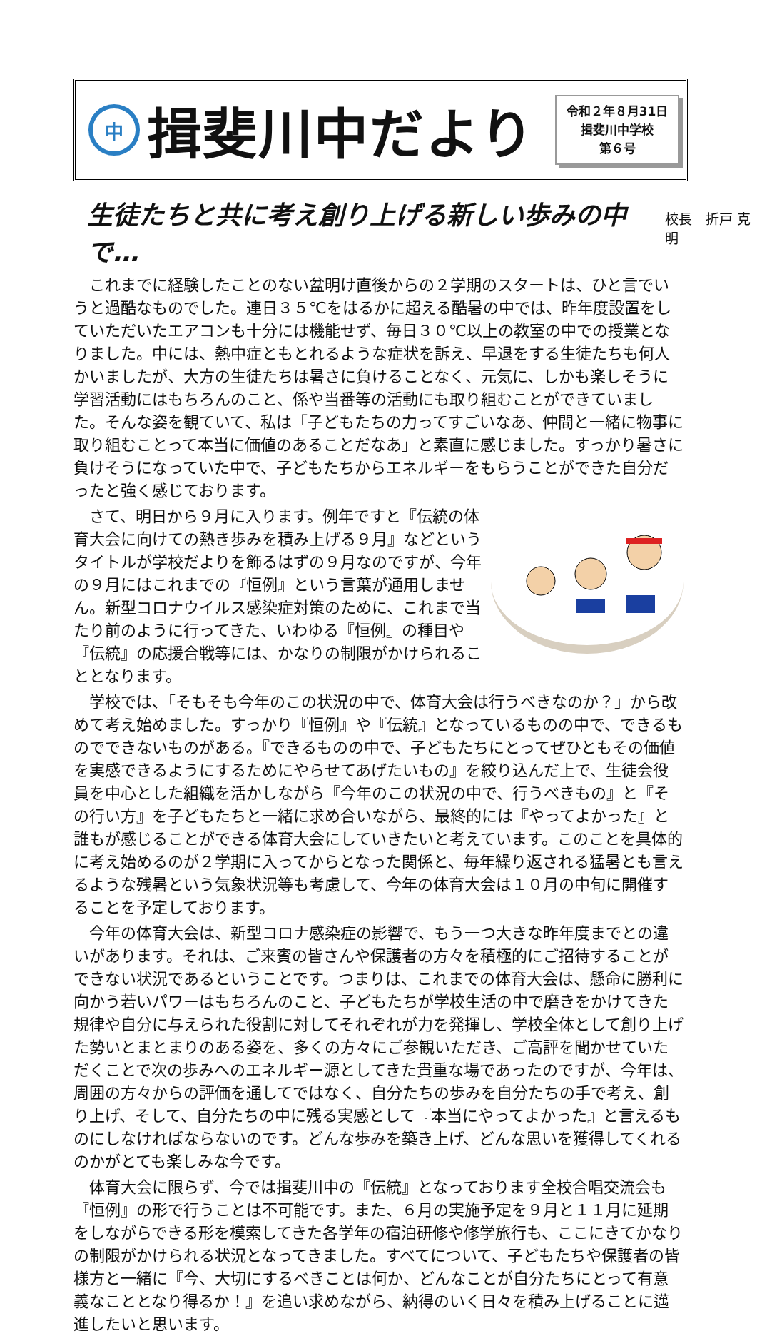中
揖斐川中だより
令和２年８月31日
揖斐川中学校
第６号
生徒たちと共に考え創り上げる新しい歩みの中で…
校長　折戸 克明
これまでに経験したことのない盆明け直後からの２学期のスタートは、ひと言でいうと過酷なものでした。連日３５℃をはるかに超える酷暑の中では、昨年度設置をしていただいたエアコンも十分には機能せず、毎日３０℃以上の教室の中での授業となりました。中には、熱中症ともとれるような症状を訴え、早退をする生徒たちも何人かいましたが、大方の生徒たちは暑さに負けることなく、元気に、しかも楽しそうに学習活動にはもちろんのこと、係や当番等の活動にも取り組むことができていました。そんな姿を観ていて、私は「子どもたちの力ってすごいなあ、仲間と一緒に物事に取り組むことって本当に価値のあることだなあ」と素直に感じました。すっかり暑さに負けそうになっていた中で、子どもたちからエネルギーをもらうことができた自分だったと強く感じております。
さて、明日から９月に入ります。例年ですと『伝統の体育大会に向けての熱き歩みを積み上げる９月』などというタイトルが学校だよりを飾るはずの９月なのですが、今年の９月にはこれまでの『恒例』という言葉が通用しません。新型コロナウイルス感染症対策のために、これまで当たり前のように行ってきた、いわゆる『恒例』の種目や『伝統』の応援合戦等には、かなりの制限がかけられることとなります。
学校では、「そもそも今年のこの状況の中で、体育大会は行うべきなのか？」から改めて考え始めました。すっかり『恒例』や『伝統』となっているものの中で、できるものでできないものがある。『できるものの中で、子どもたちにとってぜひともその価値を実感できるようにするためにやらせてあげたいもの』を絞り込んだ上で、生徒会役員を中心とした組織を活かしながら『今年のこの状況の中で、行うべきもの』と『その行い方』を子どもたちと一緒に求め合いながら、最終的には『やってよかった』と誰もが感じることができる体育大会にしていきたいと考えています。このことを具体的に考え始めるのが２学期に入ってからとなった関係と、毎年繰り返される猛暑とも言えるような残暑という気象状況等も考慮して、今年の体育大会は１０月の中旬に開催することを予定しております。
今年の体育大会は、新型コロナ感染症の影響で、もう一つ大きな昨年度までとの違いがあります。それは、ご来賓の皆さんや保護者の方々を積極的にご招待することができない状況であるということです。つまりは、これまでの体育大会は、懸命に勝利に向かう若いパワーはもちろんのこと、子どもたちが学校生活の中で磨きをかけてきた規律や自分に与えられた役割に対してそれぞれが力を発揮し、学校全体として創り上げた勢いとまとまりのある姿を、多くの方々にご参観いただき、ご高評を聞かせていただくことで次の歩みへのエネルギー源としてきた貴重な場であったのですが、今年は、周囲の方々からの評価を通してではなく、自分たちの歩みを自分たちの手で考え、創り上げ、そして、自分たちの中に残る実感として『本当にやってよかった』と言えるものにしなければならないのです。どんな歩みを築き上げ、どんな思いを獲得してくれるのかがとても楽しみな今です。
体育大会に限らず、今では揖斐川中の『伝統』となっております全校合唱交流会も『恒例』の形で行うことは不可能です。また、６月の実施予定を９月と１１月に延期をしながらできる形を模索してきた各学年の宿泊研修や修学旅行も、ここにきてかなりの制限がかけられる状況となってきました。すべてについて、子どもたちや保護者の皆様方と一緒に『今、大切にするべきことは何か、どんなことが自分たちにとって有意義なこととなり得るか！』を追い求めながら、納得のいく日々を積み上げることに邁進したいと思います。